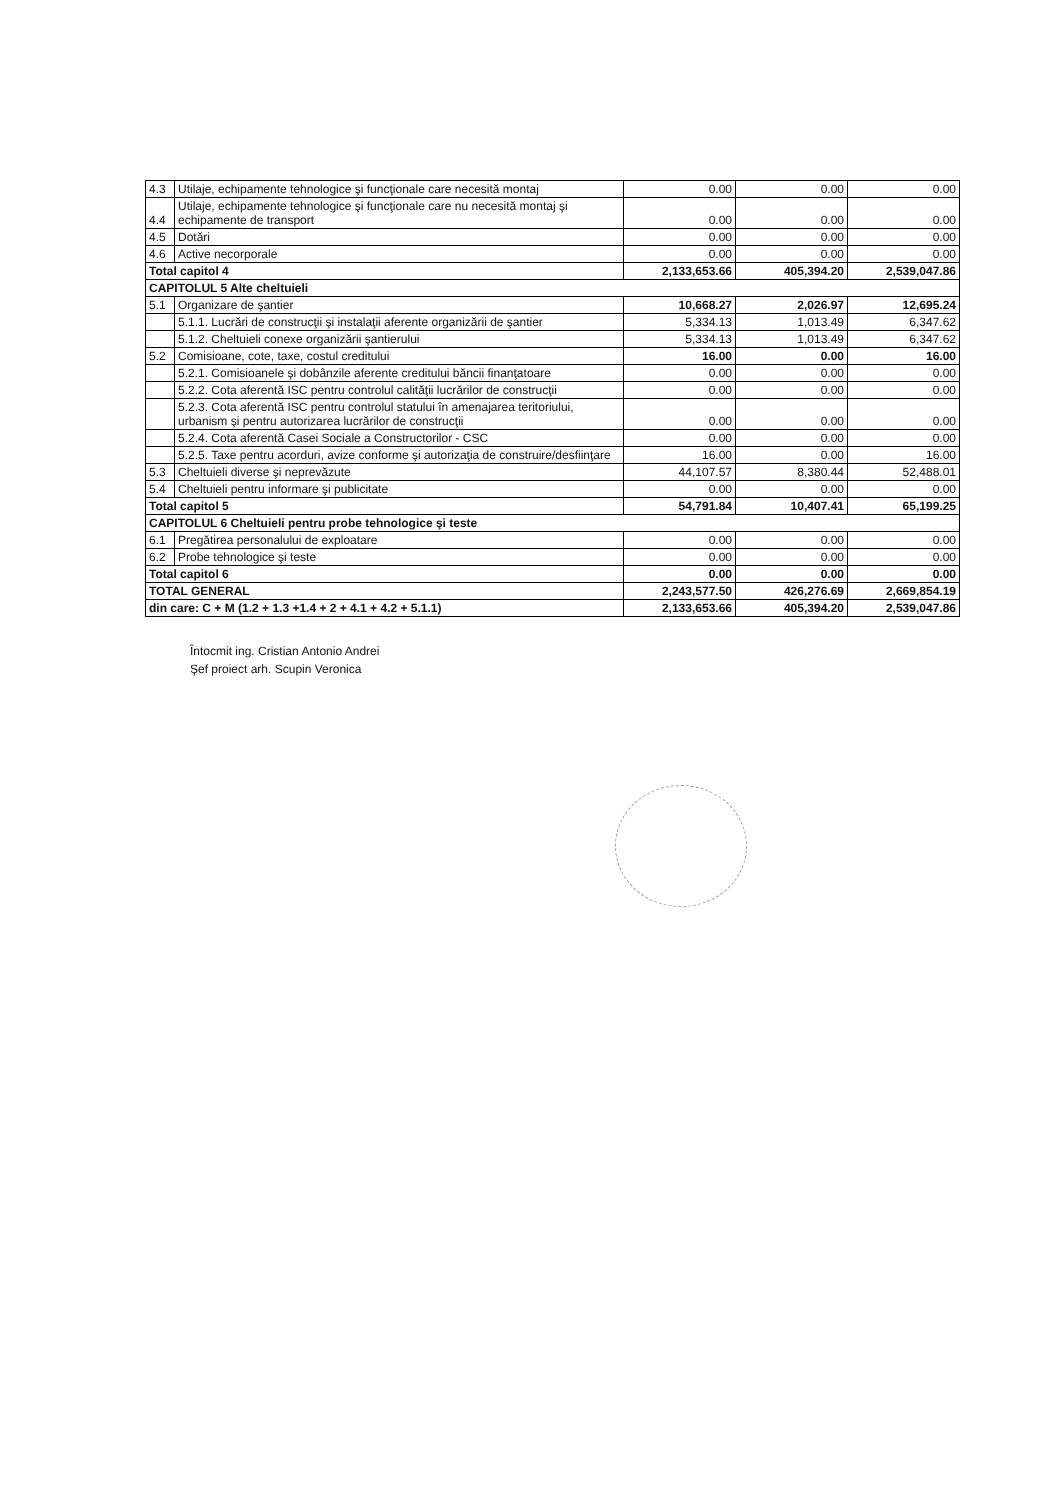| 4.3 | Utilaje, echipamente tehnologice şi funcţionale care necesită montaj | 0.00 | 0.00 | 0.00 |
| 4.4 | Utilaje, echipamente tehnologice şi funcţionale care nu necesită montaj şi echipamente de transport | 0.00 | 0.00 | 0.00 |
| 4.5 | Dotări | 0.00 | 0.00 | 0.00 |
| 4.6 | Active necorporale | 0.00 | 0.00 | 0.00 |
| Total capitol 4 | | 2,133,653.66 | 405,394.20 | 2,539,047.86 |
| CAPITOLUL 5 Alte cheltuieli | | | | |
| 5.1 | Organizare de şantier | 10,668.27 | 2,026.97 | 12,695.24 |
| | 5.1.1. Lucrări de construcţii şi instalaţii aferente organizării de şantier | 5,334.13 | 1,013.49 | 6,347.62 |
| | 5.1.2. Cheltuieli conexe organizării şantierului | 5,334.13 | 1,013.49 | 6,347.62 |
| 5.2 | Comisioane, cote, taxe, costul creditului | 16.00 | 0.00 | 16.00 |
| | 5.2.1. Comisioanele şi dobânzile aferente creditului băncii finanţatoare | 0.00 | 0.00 | 0.00 |
| | 5.2.2. Cota aferentă ISC pentru controlul calităţii lucrărilor de construcţii | 0.00 | 0.00 | 0.00 |
| | 5.2.3. Cota aferentă ISC pentru controlul statului în amenajarea teritoriului, urbanism şi pentru autorizarea lucrărilor de construcţii | 0.00 | 0.00 | 0.00 |
| | 5.2.4. Cota aferentă Casei Sociale a Constructorilor - CSC | 0.00 | 0.00 | 0.00 |
| | 5.2.5. Taxe pentru acorduri, avize conforme şi autorizaţia de construire/desfiinţare | 16.00 | 0.00 | 16.00 |
| 5.3 | Cheltuieli diverse şi neprevăzute | 44,107.57 | 8,380.44 | 52,488.01 |
| 5.4 | Cheltuieli pentru informare şi publicitate | 0.00 | 0.00 | 0.00 |
| Total capitol 5 | | 54,791.84 | 10,407.41 | 65,199.25 |
| CAPITOLUL 6 Cheltuieli pentru probe tehnologice şi teste | | | | |
| 6.1 | Pregătirea personalului de exploatare | 0.00 | 0.00 | 0.00 |
| 6.2 | Probe tehnologice şi teste | 0.00 | 0.00 | 0.00 |
| Total capitol 6 | | 0.00 | 0.00 | 0.00 |
| TOTAL GENERAL | | 2,243,577.50 | 426,276.69 | 2,669,854.19 |
| din care: C + M (1.2 + 1.3 +1.4 + 2 + 4.1 + 4.2 + 5.1.1) | | 2,133,653.66 | 405,394.20 | 2,539,047.86 |
Întocmit ing. Cristian Antonio Andrei
Şef proiect arh. Scupin Veronica